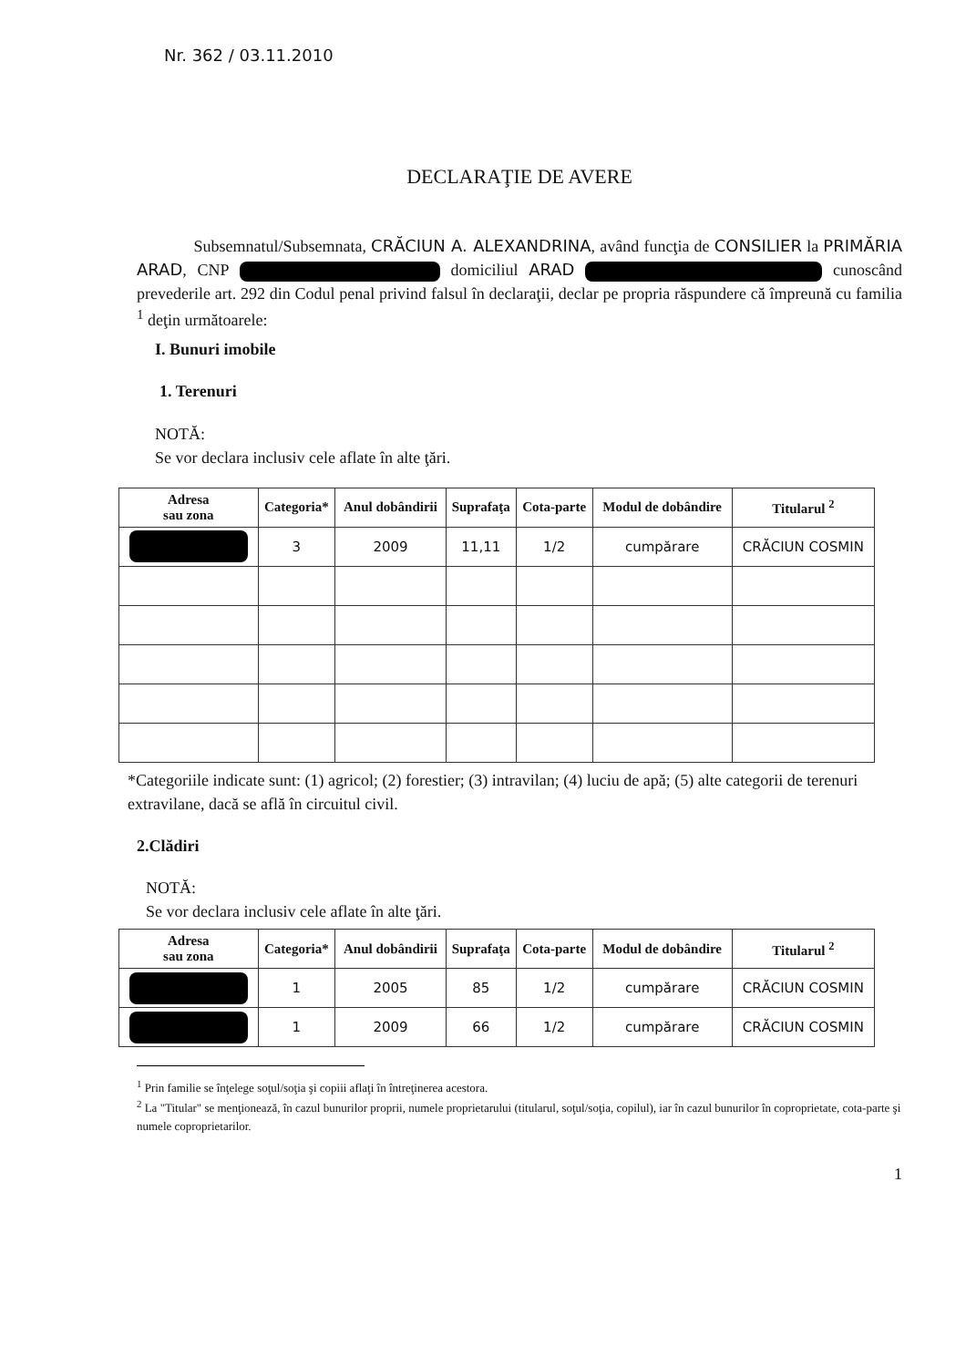Nr. 362 / 03.11.2010
DECLARAŢIE DE AVERE
Subsemnatul/Subsemnata, CRĂCIUN A. ALEXANDRINA, având funcţia de CONSILIER la PRIMĂRIA ARAD, CNP domiciliul ARAD cunoscând prevederile art. 292 din Codul penal privind falsul în declaraţii, declar pe propria răspundere că împreună cu familia <sup>1</sup> deţin următoarele:
I. Bunuri imobile
1. Terenuri
NOTĂ:
Se vor declara inclusiv cele aflate în alte ţări.
| Adresa sau zona | Categoria* | Anul dobândirii | Suprafaţa | Cota-parte | Modul de dobândire | Titularul <sup>2</sup> |
| --- | --- | --- | --- | --- | --- | --- |
| | 3 | 2009 | 11,11 | 1/2 | cumpărare | CRĂCIUN COSMIN |
*Categoriile indicate sunt: (1) agricol; (2) forestier; (3) intravilan; (4) luciu de apă; (5) alte categorii de terenuri extravilane, dacă se află în circuitul civil.
2.Clădiri
NOTĂ:
Se vor declara inclusiv cele aflate în alte ţări.
| Adresa sau zona | Categoria* | Anul dobândirii | Suprafaţa | Cota-parte | Modul de dobândire | Titularul <sup>2</sup> |
| --- | --- | --- | --- | --- | --- | --- |
| | 1 | 2005 | 85 | 1/2 | cumpărare | CRĂCIUN COSMIN |
| | 1 | 2009 | 66 | 1/2 | cumpărare | CRĂCIUN COSMIN |
<sup>1</sup> Prin familie se înţelege soţul/soţia şi copiii aflaţi în întreţinerea acestora.
<sup>2</sup> La "Titular" se menţionează, în cazul bunurilor proprii, numele proprietarului (titularul, soţul/soţia, copilul), iar în cazul bunurilor în coproprietate, cota-parte şi numele coproprietarilor.
1